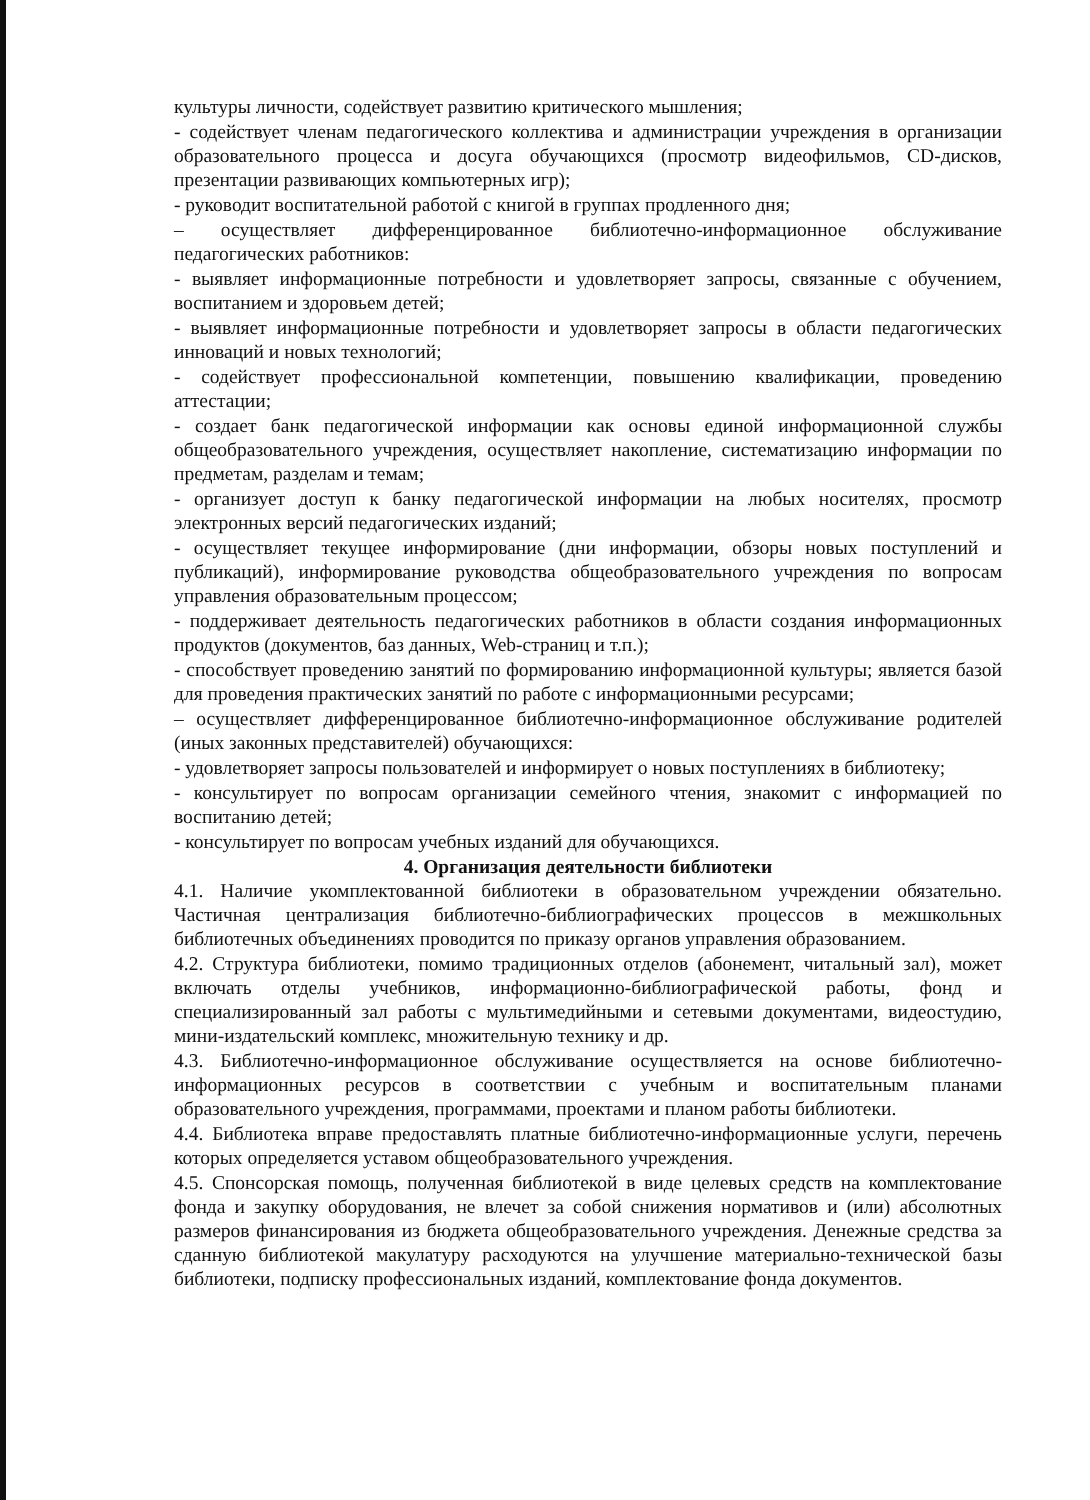культуры личности, содействует развитию критического мышления;
- содействует членам педагогического коллектива и администрации учреждения в организации образовательного процесса и досуга обучающихся (просмотр видеофильмов, CD-дисков, презентации развивающих компьютерных игр);
- руководит воспитательной работой с книгой в группах продленного дня;
– осуществляет дифференцированное библиотечно-информационное обслуживание педагогических работников:
- выявляет информационные потребности и удовлетворяет запросы, связанные с обучением, воспитанием и здоровьем детей;
- выявляет информационные потребности и удовлетворяет запросы в области педагогических инноваций и новых технологий;
- содействует профессиональной компетенции, повышению квалификации, проведению аттестации;
- создает банк педагогической информации как основы единой информационной службы общеобразовательного учреждения, осуществляет накопление, систематизацию информации по предметам, разделам и темам;
- организует доступ к банку педагогической информации на любых носителях, просмотр электронных версий педагогических изданий;
- осуществляет текущее информирование (дни информации, обзоры новых поступлений и публикаций), информирование руководства общеобразовательного учреждения по вопросам управления образовательным процессом;
- поддерживает деятельность педагогических работников в области создания информационных продуктов (документов, баз данных, Web-страниц и т.п.);
- способствует проведению занятий по формированию информационной культуры; является базой для проведения практических занятий по работе с информационными ресурсами;
– осуществляет дифференцированное библиотечно-информационное обслуживание родителей (иных законных представителей) обучающихся:
- удовлетворяет запросы пользователей и информирует о новых поступлениях в библиотеку;
- консультирует по вопросам организации семейного чтения, знакомит с информацией по воспитанию детей;
- консультирует по вопросам учебных изданий для обучающихся.
4. Организация деятельности библиотеки
4.1. Наличие укомплектованной библиотеки в образовательном учреждении обязательно. Частичная централизация библиотечно-библиографических процессов в межшкольных библиотечных объединениях проводится по приказу органов управления образованием.
4.2. Структура библиотеки, помимо традиционных отделов (абонемент, читальный зал), может включать отделы учебников, информационно-библиографической работы, фонд и специализированный зал работы с мультимедийными и сетевыми документами, видеостудию, мини-издательский комплекс, множительную технику и др.
4.3. Библиотечно-информационное обслуживание осуществляется на основе библиотечно-информационных ресурсов в соответствии с учебным и воспитательным планами образовательного учреждения, программами, проектами и планом работы библиотеки.
4.4. Библиотека вправе предоставлять платные библиотечно-информационные услуги, перечень которых определяется уставом общеобразовательного учреждения.
4.5. Спонсорская помощь, полученная библиотекой в виде целевых средств на комплектование фонда и закупку оборудования, не влечет за собой снижения нормативов и (или) абсолютных размеров финансирования из бюджета общеобразовательного учреждения. Денежные средства за сданную библиотекой макулатуру расходуются на улучшение материально-технической базы библиотеки, подписку профессиональных изданий, комплектование фонда документов.